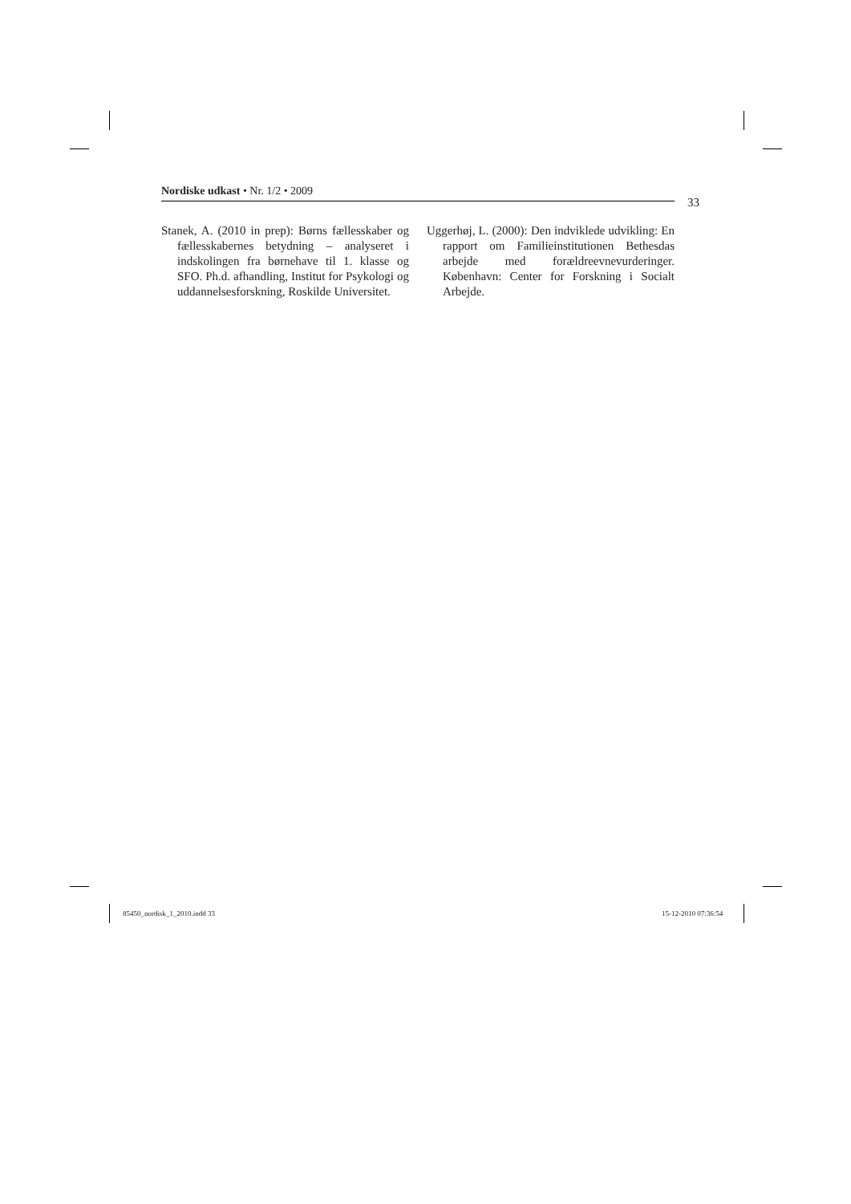Nordiske udkast • Nr. 1/2 • 2009
33
Stanek, A. (2010 in prep): Børns fællesskaber og fællesskabernes betydning – analyseret i indskolingen fra børnehave til 1. klasse og SFO. Ph.d. afhandling, Institut for Psykologi og uddannelsesforskning, Roskilde Universitet.
Uggerhøj, L. (2000): Den indviklede udvikling: En rapport om Familieinstitutionen Bethesdas arbejde med forældreevnevurderinger. København: Center for Forskning i Socialt Arbejde.
85450_nordisk_1_2010.indd 33 15-12-2010 07:36:54